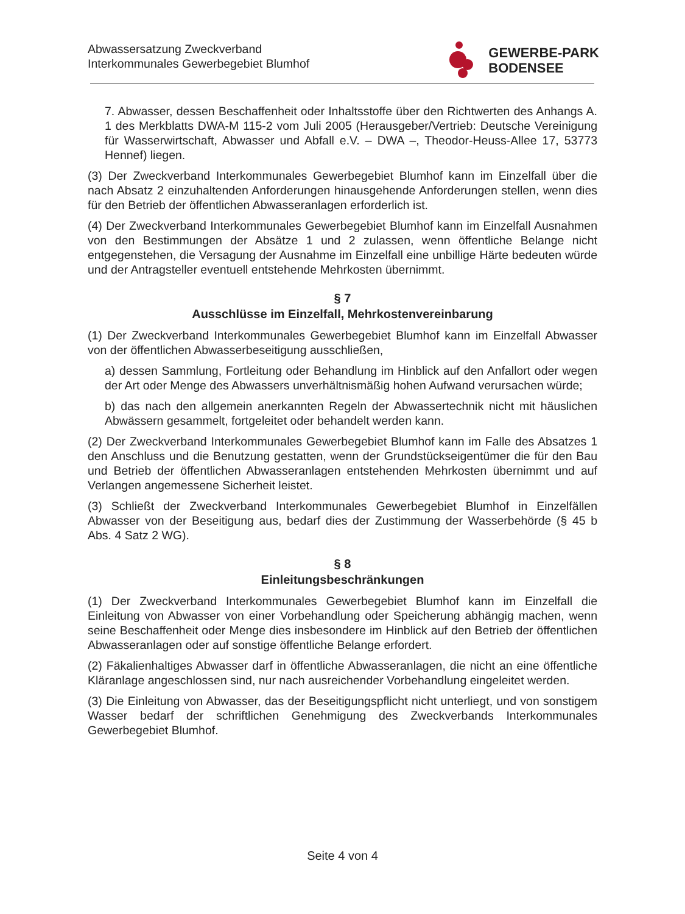Abwassersatzung Zweckverband
Interkommunales Gewerbegebiet Blumhof
GEWERBE-PARK
BODENSEE
7. Abwasser, dessen Beschaffenheit oder Inhaltsstoffe über den Richtwerten des Anhangs A. 1 des Merkblatts DWA-M 115-2 vom Juli 2005 (Herausgeber/Vertrieb: Deutsche Vereinigung für Wasserwirtschaft, Abwasser und Abfall e.V. – DWA –, Theodor-Heuss-Allee 17, 53773 Hennef) liegen.
(3) Der Zweckverband Interkommunales Gewerbegebiet Blumhof kann im Einzelfall über die nach Absatz 2 einzuhaltenden Anforderungen hinausgehende Anforderungen stellen, wenn dies für den Betrieb der öffentlichen Abwasseranlagen erforderlich ist.
(4) Der Zweckverband Interkommunales Gewerbegebiet Blumhof kann im Einzelfall Ausnahmen von den Bestimmungen der Absätze 1 und 2 zulassen, wenn öffentliche Belange nicht entgegenstehen, die Versagung der Ausnahme im Einzelfall eine unbillige Härte bedeuten würde und der Antragsteller eventuell entstehende Mehrkosten übernimmt.
§ 7
Ausschlüsse im Einzelfall, Mehrkostenvereinbarung
(1) Der Zweckverband Interkommunales Gewerbegebiet Blumhof kann im Einzelfall Abwasser von der öffentlichen Abwasserbeseitigung ausschließen,
a) dessen Sammlung, Fortleitung oder Behandlung im Hinblick auf den Anfallort oder wegen der Art oder Menge des Abwassers unverhältnismäßig hohen Aufwand verursachen würde;
b) das nach den allgemein anerkannten Regeln der Abwassertechnik nicht mit häuslichen Abwässern gesammelt, fortgeleitet oder behandelt werden kann.
(2) Der Zweckverband Interkommunales Gewerbegebiet Blumhof kann im Falle des Absatzes 1 den Anschluss und die Benutzung gestatten, wenn der Grundstückseigentümer die für den Bau und Betrieb der öffentlichen Abwasseranlagen entstehenden Mehrkosten übernimmt und auf Verlangen angemessene Sicherheit leistet.
(3) Schließt der Zweckverband Interkommunales Gewerbegebiet Blumhof in Einzelfällen Abwasser von der Beseitigung aus, bedarf dies der Zustimmung der Wasserbehörde (§ 45 b Abs. 4 Satz 2 WG).
§ 8
Einleitungsbeschränkungen
(1) Der Zweckverband Interkommunales Gewerbegebiet Blumhof kann im Einzelfall die Einleitung von Abwasser von einer Vorbehandlung oder Speicherung abhängig machen, wenn seine Beschaffenheit oder Menge dies insbesondere im Hinblick auf den Betrieb der öffentlichen Abwasseranlagen oder auf sonstige öffentliche Belange erfordert.
(2) Fäkalienhaltiges Abwasser darf in öffentliche Abwasseranlagen, die nicht an eine öffentliche Kläranlage angeschlossen sind, nur nach ausreichender Vorbehandlung eingeleitet werden.
(3) Die Einleitung von Abwasser, das der Beseitigungspflicht nicht unterliegt, und von sonstigem Wasser bedarf der schriftlichen Genehmigung des Zweckverbands Interkommunales Gewerbegebiet Blumhof.
Seite 4 von 4